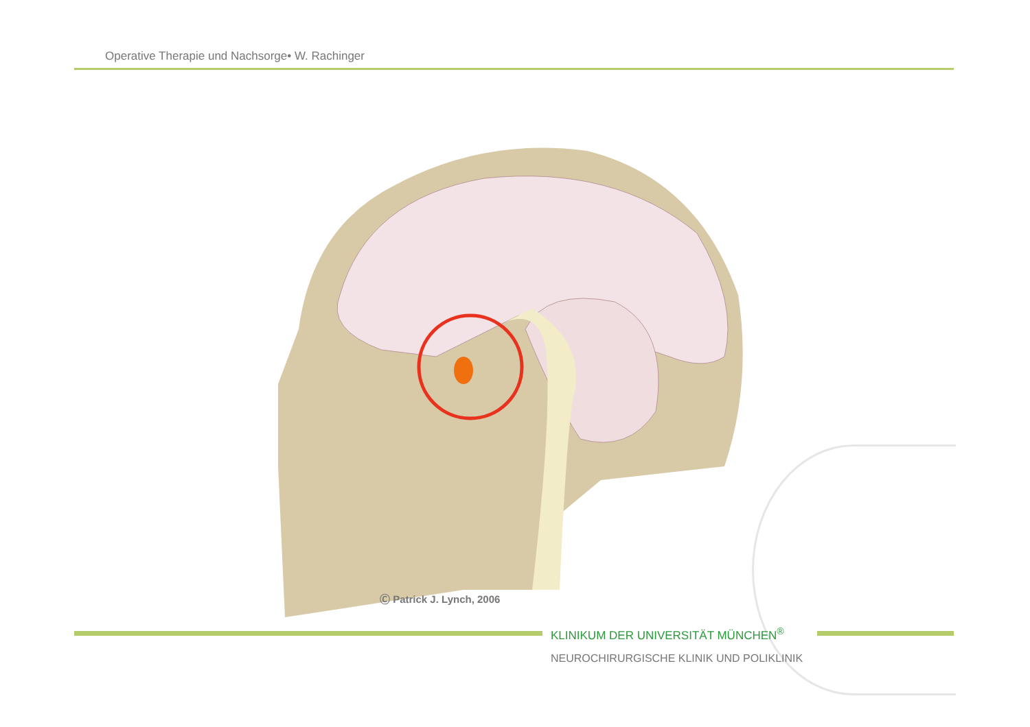Operative Therapie und Nachsorge• W. Rachinger
Ⓒ Patrick J. Lynch, 2006
KLINIKUM DER UNIVERSITÄT MÜNCHEN<sup>®</sup>
NEUROCHIRURGISCHE KLINIK UND POLIKLINIK